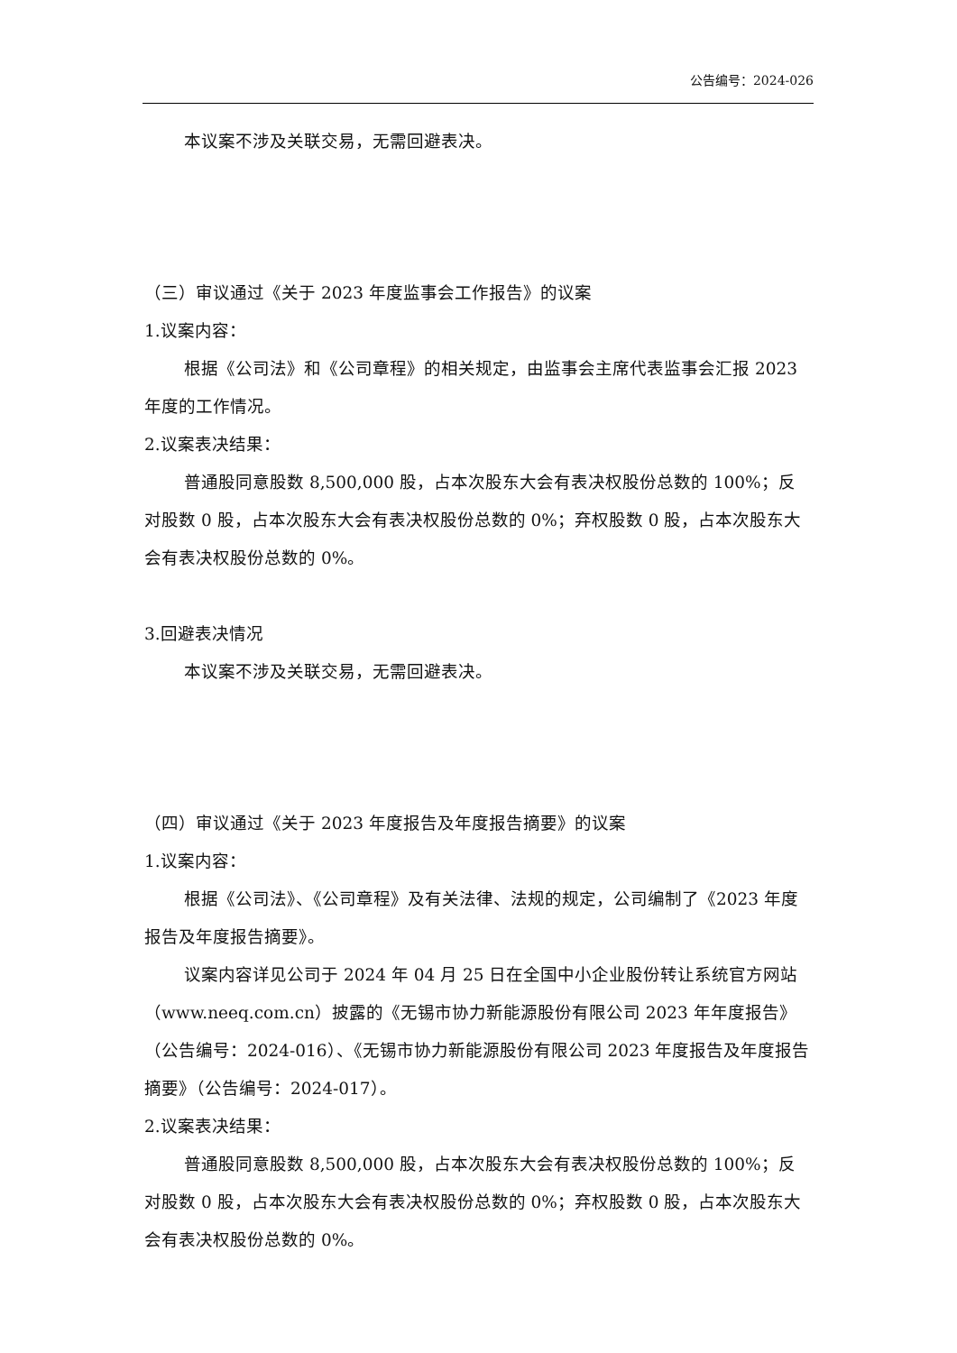公告编号：2024-026
本议案不涉及关联交易，无需回避表决。
（三）审议通过《关于 2023 年度监事会工作报告》的议案
1.议案内容：
根据《公司法》和《公司章程》的相关规定，由监事会主席代表监事会汇报 2023 年度的工作情况。
2.议案表决结果：
普通股同意股数 8,500,000 股，占本次股东大会有表决权股份总数的 100%；反对股数 0 股，占本次股东大会有表决权股份总数的 0%；弃权股数 0 股，占本次股东大会有表决权股份总数的 0%。
3.回避表决情况
本议案不涉及关联交易，无需回避表决。
（四）审议通过《关于 2023 年度报告及年度报告摘要》的议案
1.议案内容：
根据《公司法》、《公司章程》及有关法律、法规的规定，公司编制了《2023 年度报告及年度报告摘要》。
议案内容详见公司于 2024 年 04 月 25 日在全国中小企业股份转让系统官方网站（www.neeq.com.cn）披露的《无锡市协力新能源股份有限公司 2023 年年度报告》（公告编号：2024-016）、《无锡市协力新能源股份有限公司 2023 年度报告及年度报告摘要》（公告编号：2024-017）。
2.议案表决结果：
普通股同意股数 8,500,000 股，占本次股东大会有表决权股份总数的 100%；反对股数 0 股，占本次股东大会有表决权股份总数的 0%；弃权股数 0 股，占本次股东大会有表决权股份总数的 0%。